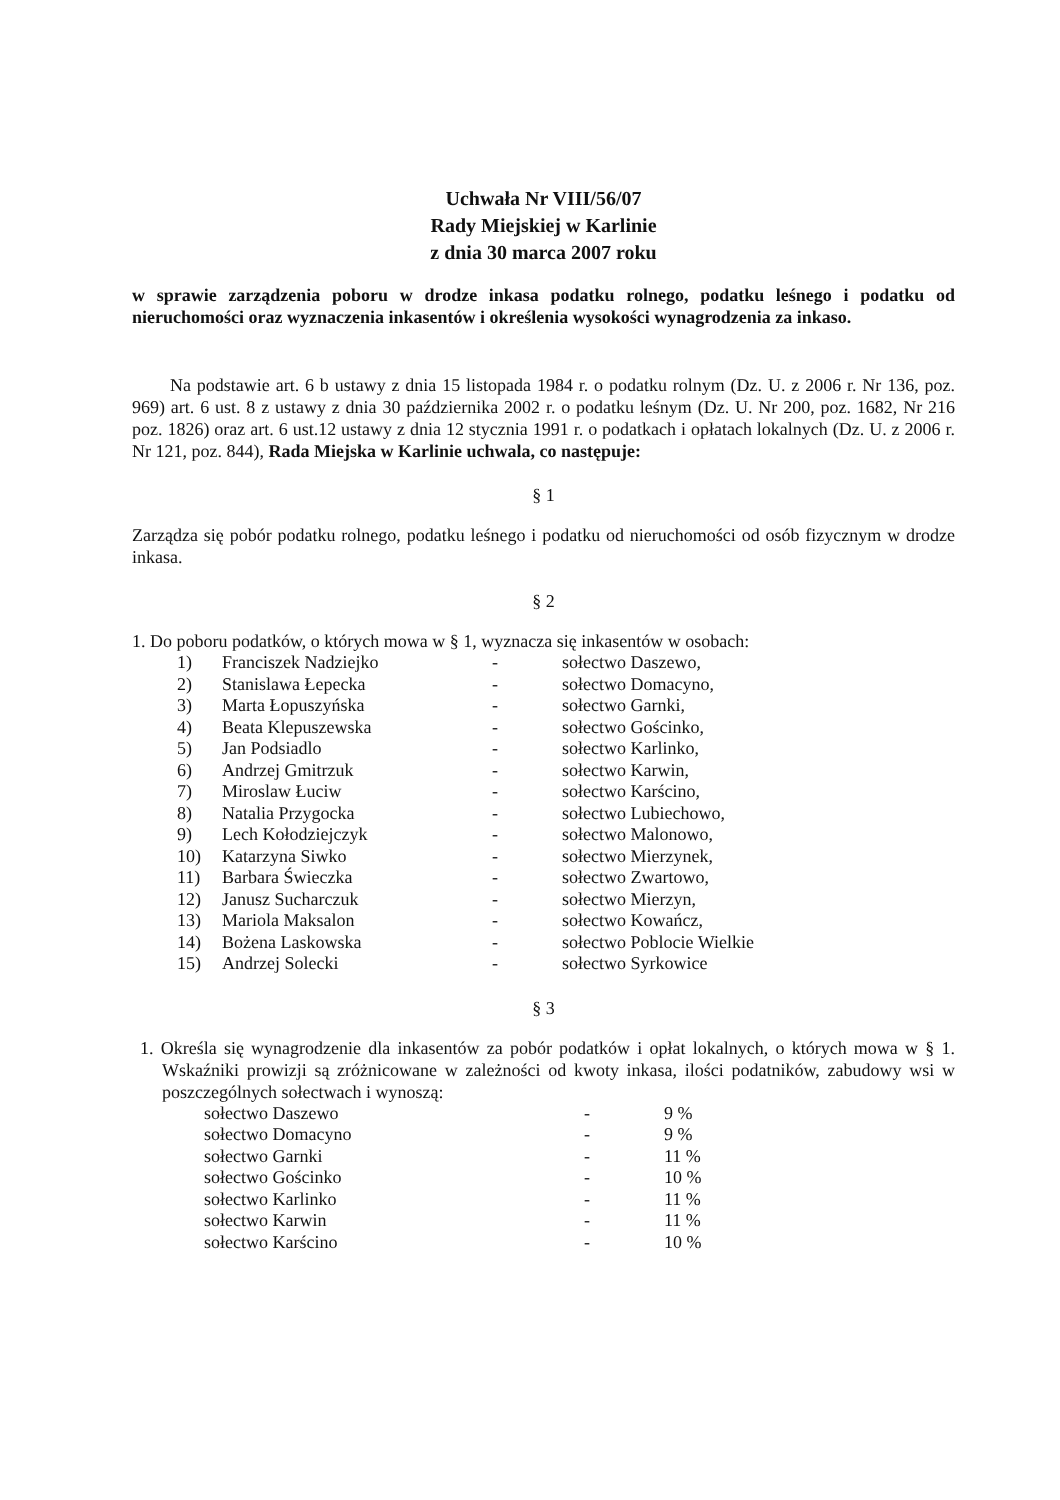Uchwała Nr VIII/56/07
Rady Miejskiej w Karlinie
z dnia 30 marca 2007 roku
w sprawie zarządzenia poboru w drodze inkasa podatku rolnego, podatku leśnego i podatku od nieruchomości oraz wyznaczenia inkasentów i określenia wysokości wynagrodzenia za inkaso.
Na podstawie art. 6 b ustawy z dnia 15 listopada 1984 r. o podatku rolnym (Dz. U. z 2006 r. Nr 136, poz. 969) art. 6 ust. 8 z ustawy z dnia 30 października 2002 r. o podatku leśnym (Dz. U. Nr 200, poz. 1682, Nr 216 poz. 1826) oraz art. 6 ust.12 ustawy z dnia 12 stycznia 1991 r. o podatkach i opłatach lokalnych (Dz. U. z 2006 r. Nr 121, poz. 844), Rada Miejska w Karlinie uchwala, co następuje:
§ 1
Zarządza się pobór podatku rolnego, podatku leśnego i podatku od nieruchomości od osób fizycznym w drodze inkasa.
§ 2
1. Do poboru podatków, o których mowa w § 1, wyznacza się inkasentów w osobach:
| 1) | Franciszek Nadziejko | - | sołectwo Daszewo, |
| 2) | Stanislawa Łepecka | - | sołectwo Domacyno, |
| 3) | Marta Łopuszyńska | - | sołectwo Garnki, |
| 4) | Beata Klepuszewska | - | sołectwo Gościnko, |
| 5) | Jan Podsiadlo | - | sołectwo Karlinko, |
| 6) | Andrzej Gmitrzuk | - | sołectwo Karwin, |
| 7) | Miroslaw Łuciw | - | sołectwo Karścino, |
| 8) | Natalia Przygocka | - | sołectwo Lubiechowo, |
| 9) | Lech Kołodziejczyk | - | sołectwo Malonowo, |
| 10) | Katarzyna Siwko | - | sołectwo Mierzynek, |
| 11) | Barbara Świeczka | - | sołectwo Zwartowo, |
| 12) | Janusz Sucharczuk | - | sołectwo Mierzyn, |
| 13) | Mariola Maksalon | - | sołectwo Kowańcz, |
| 14) | Bożena Laskowska | - | sołectwo Poblocie Wielkie |
| 15) | Andrzej Solecki | - | sołectwo Syrkowice |
§ 3
1. Określa się wynagrodzenie dla inkasentów za pobór podatków i opłat lokalnych, o których mowa w § 1. Wskaźniki prowizji są zróżnicowane w zależności od kwoty inkasa, ilości podatników, zabudowy wsi w poszczególnych sołectwach i wynoszą:
| sołectwo Daszewo | - | 9 % |
| sołectwo Domacyno | - | 9 % |
| sołectwo Garnki | - | 11 % |
| sołectwo Gościnko | - | 10 % |
| sołectwo Karlinko | - | 11 % |
| sołectwo Karwin | - | 11 % |
| sołectwo Karścino | - | 10 % |